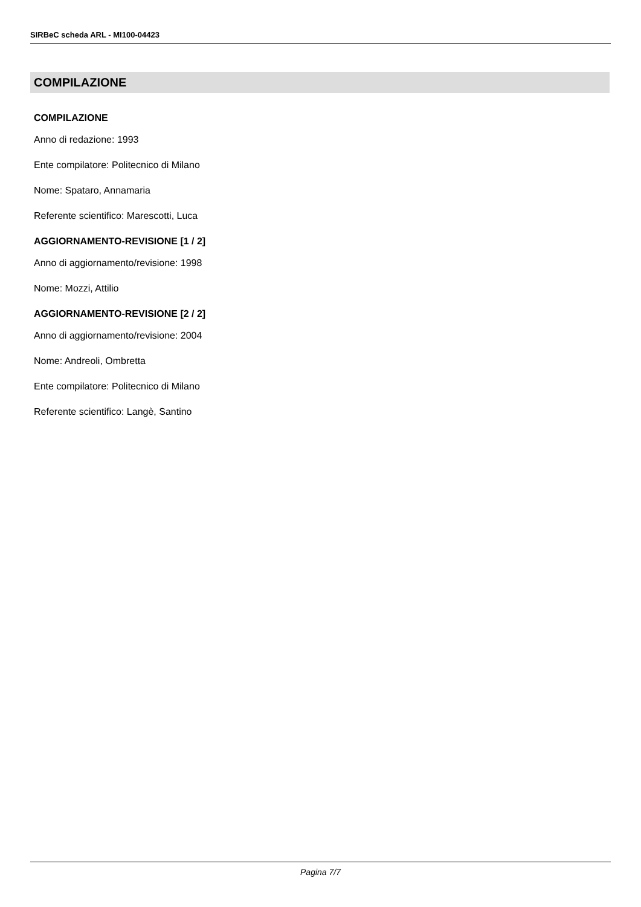SIRBeC scheda ARL - MI100-04423
COMPILAZIONE
COMPILAZIONE
Anno di redazione: 1993
Ente compilatore: Politecnico di Milano
Nome: Spataro, Annamaria
Referente scientifico: Marescotti, Luca
AGGIORNAMENTO-REVISIONE [1 / 2]
Anno di aggiornamento/revisione: 1998
Nome: Mozzi, Attilio
AGGIORNAMENTO-REVISIONE [2 / 2]
Anno di aggiornamento/revisione: 2004
Nome: Andreoli, Ombretta
Ente compilatore: Politecnico di Milano
Referente scientifico: Langè, Santino
Pagina 7/7